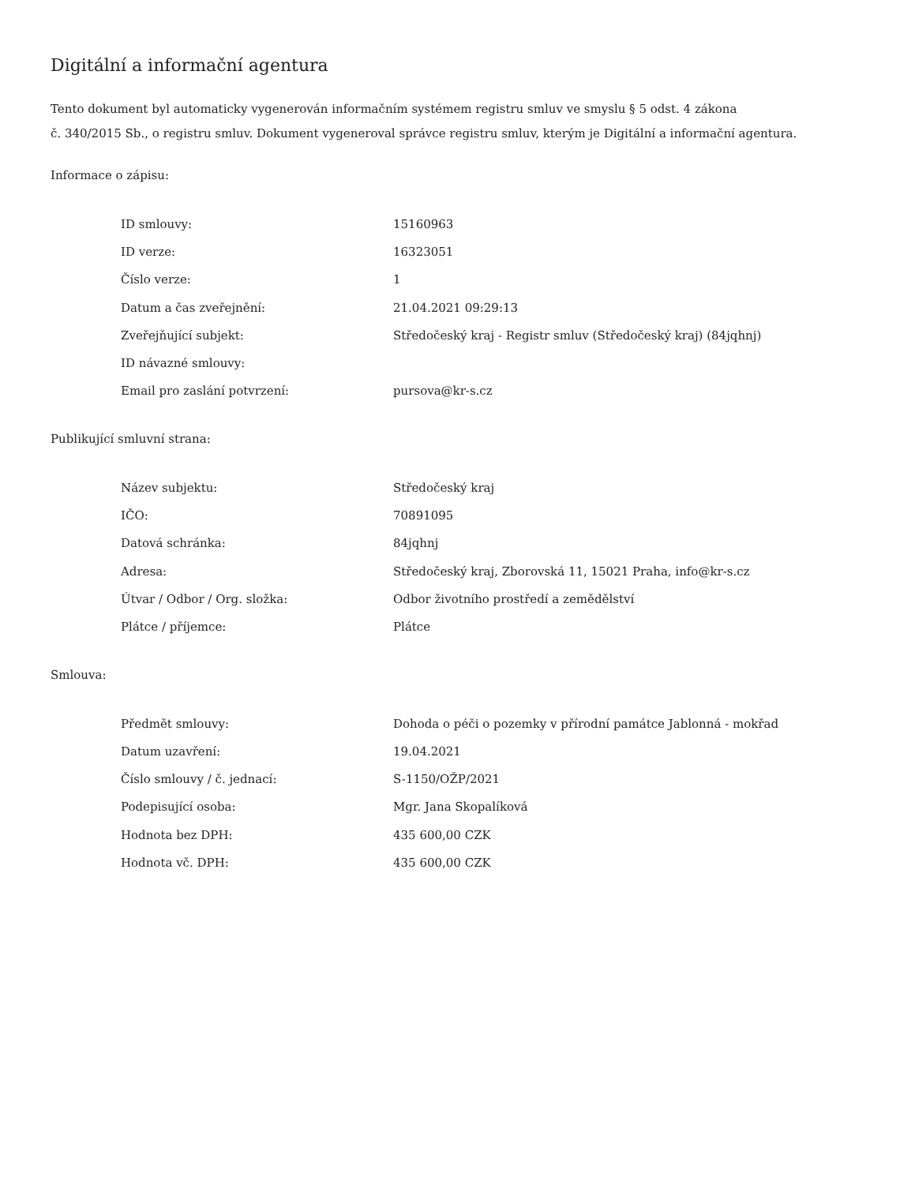Digitální a informační agentura
Tento dokument byl automaticky vygenerován informačním systémem registru smluv ve smyslu § 5 odst. 4 zákona
č. 340/2015 Sb., o registru smluv. Dokument vygeneroval správce registru smluv, kterým je Digitální a informační agentura.
Informace o zápisu:
| ID smlouvy: | 15160963 |
| ID verze: | 16323051 |
| Číslo verze: | 1 |
| Datum a čas zveřejnění: | 21.04.2021 09:29:13 |
| Zveřejňující subjekt: | Středočeský kraj - Registr smluv (Středočeský kraj) (84jqhnj) |
| ID návazné smlouvy: | |
| Email pro zaslání potvrzení: | pursova@kr-s.cz |
Publikující smluvní strana:
| Název subjektu: | Středočeský kraj |
| IČO: | 70891095 |
| Datová schránka: | 84jqhnj |
| Adresa: | Středočeský kraj, Zborovská 11, 15021 Praha, info@kr-s.cz |
| Útvar / Odbor / Org. složka: | Odbor životního prostředí a zemědělství |
| Plátce / příjemce: | Plátce |
Smlouva:
| Předmět smlouvy: | Dohoda o péči o pozemky v přírodní památce Jablonná - mokřad |
| Datum uzavření: | 19.04.2021 |
| Číslo smlouvy / č. jednací: | S-1150/OŽP/2021 |
| Podepisující osoba: | Mgr. Jana Skopalíková |
| Hodnota bez DPH: | 435 600,00 CZK |
| Hodnota vč. DPH: | 435 600,00 CZK |